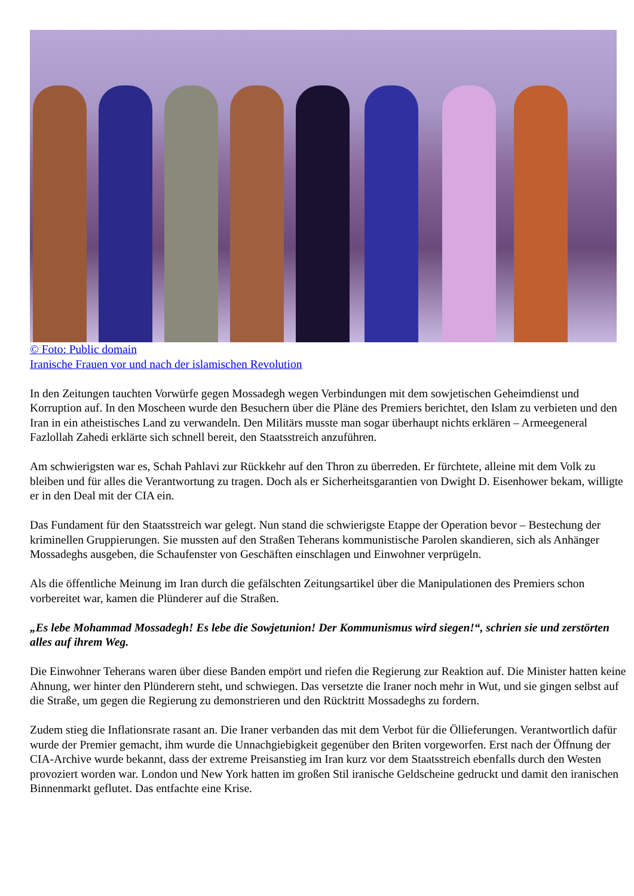© Foto: Public domain
Iranische Frauen vor und nach der islamischen Revolution
In den Zeitungen tauchten Vorwürfe gegen Mossadegh wegen Verbindungen mit dem sowjetischen Geheimdienst und Korruption auf. In den Moscheen wurde den Besuchern über die Pläne des Premiers berichtet, den Islam zu verbieten und den Iran in ein atheistisches Land zu verwandeln. Den Militärs musste man sogar überhaupt nichts erklären – Armeegeneral Fazlollah Zahedi erklärte sich schnell bereit, den Staatsstreich anzuführen.
Am schwierigsten war es, Schah Pahlavi zur Rückkehr auf den Thron zu überreden. Er fürchtete, alleine mit dem Volk zu bleiben und für alles die Verantwortung zu tragen. Doch als er Sicherheitsgarantien von Dwight D. Eisenhower bekam, willigte er in den Deal mit der CIA ein.
Das Fundament für den Staatsstreich war gelegt. Nun stand die schwierigste Etappe der Operation bevor – Bestechung der kriminellen Gruppierungen. Sie mussten auf den Straßen Teherans kommunistische Parolen skandieren, sich als Anhänger Mossadeghs ausgeben, die Schaufenster von Geschäften einschlagen und Einwohner verprügeln.
Als die öffentliche Meinung im Iran durch die gefälschten Zeitungsartikel über die Manipulationen des Premiers schon vorbereitet war, kamen die Plünderer auf die Straßen.
„Es lebe Mohammad Mossadegh! Es lebe die Sowjetunion! Der Kommunismus wird siegen!“, schrien sie und zerstörten alles auf ihrem Weg.
Die Einwohner Teherans waren über diese Banden empört und riefen die Regierung zur Reaktion auf. Die Minister hatten keine Ahnung, wer hinter den Plünderern steht, und schwiegen. Das versetzte die Iraner noch mehr in Wut, und sie gingen selbst auf die Straße, um gegen die Regierung zu demonstrieren und den Rücktritt Mossadeghs zu fordern.
Zudem stieg die Inflationsrate rasant an. Die Iraner verbanden das mit dem Verbot für die Öllieferungen. Verantwortlich dafür wurde der Premier gemacht, ihm wurde die Unnachgiebigkeit gegenüber den Briten vorgeworfen. Erst nach der Öffnung der CIA-Archive wurde bekannt, dass der extreme Preisanstieg im Iran kurz vor dem Staatsstreich ebenfalls durch den Westen provoziert worden war. London und New York hatten im großen Stil iranische Geldscheine gedruckt und damit den iranischen Binnenmarkt geflutet. Das entfachte eine Krise.